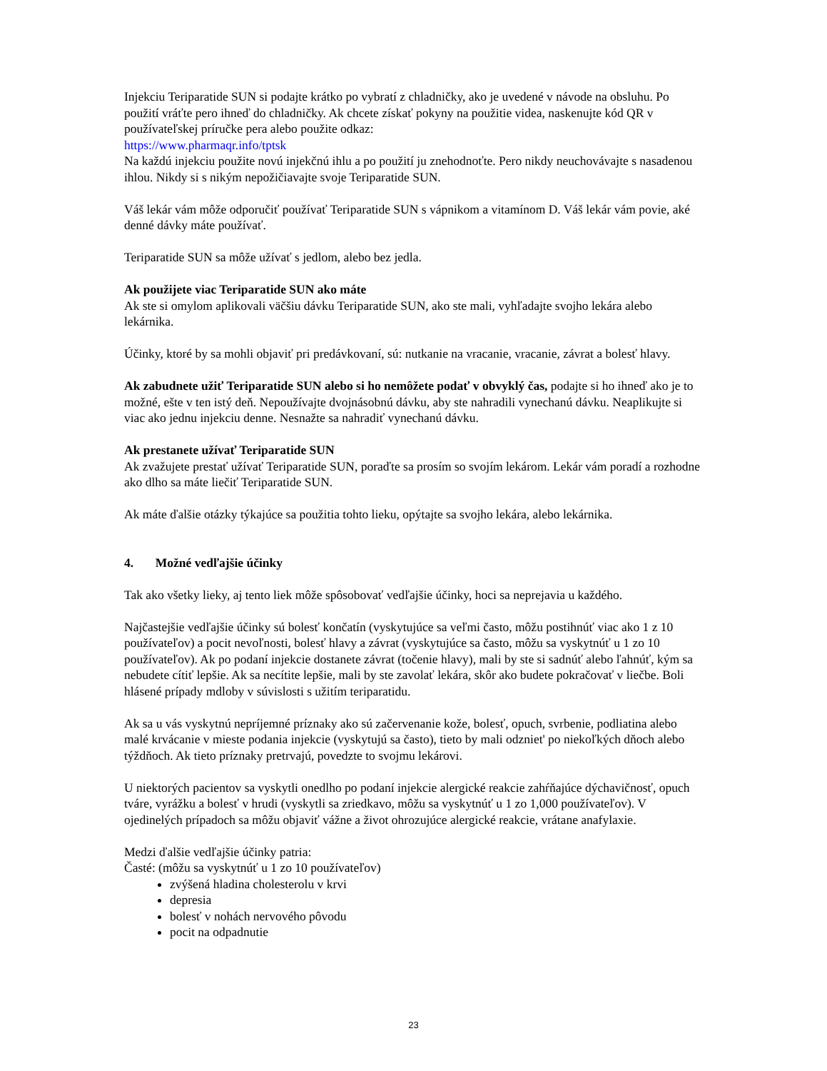Injekciu Teriparatide SUN si podajte krátko po vybratí z chladničky, ako je uvedené v návode na obsluhu. Po použití vráťte pero ihneď do chladničky. Ak chcete získať pokyny na použitie videa, naskenujte kód QR v používateľskej príručke pera alebo použite odkaz:
https://www.pharmaqr.info/tptsk
Na každú injekciu použite novú injekčnú ihlu a po použití ju znehodnoťte. Pero nikdy neuchovávajte s nasadenou ihlou. Nikdy si s nikým nepožičiavajte svoje Teriparatide SUN.
Váš lekár vám môže odporučiť používať Teriparatide SUN s vápnikom a vitamínom D. Váš lekár vám povie, aké denné dávky máte používať.
Teriparatide SUN sa môže užívať s jedlom, alebo bez jedla.
Ak použijete viac Teriparatide SUN ako máte
Ak ste si omylom aplikovali väčšiu dávku Teriparatide SUN, ako ste mali, vyhľadajte svojho lekára alebo lekárnika.
Účinky, ktoré by sa mohli objaviť pri predávkovaní, sú: nutkanie na vracanie, vracanie, závrat a bolesť hlavy.
Ak zabudnete užiť Teriparatide SUN alebo si ho nemôžete podať v obvyklý čas, podajte si ho ihneď ako je to možné, ešte v ten istý deň. Nepoužívajte dvojnásobnú dávku, aby ste nahradili vynechanú dávku. Neaplikujte si viac ako jednu injekciu denne. Nesnažte sa nahradiť vynechanú dávku.
Ak prestanete užívať Teriparatide SUN
Ak zvažujete prestať užívať Teriparatide SUN, poraďte sa prosím so svojím lekárom. Lekár vám poradí a rozhodne ako dlho sa máte liečiť Teriparatide SUN.
Ak máte ďalšie otázky týkajúce sa použitia tohto lieku, opýtajte sa svojho lekára, alebo lekárnika.
4. Možné vedľajšie účinky
Tak ako všetky lieky, aj tento liek môže spôsobovať vedľajšie účinky, hoci sa neprejavia u každého.
Najčastejšie vedľajšie účinky sú bolesť končatín (vyskytujúce sa veľmi často, môžu postihnúť viac ako 1 z 10 používateľov) a pocit nevoľnosti, bolesť hlavy a závrat (vyskytujúce sa často, môžu sa vyskytnúť u 1 zo 10 používateľov). Ak po podaní injekcie dostanete závrat (točenie hlavy), mali by ste si sadnúť alebo ľahnúť, kým sa nebudete cítiť lepšie. Ak sa necítite lepšie, mali by ste zavolať lekára, skôr ako budete pokračovať v liečbe. Boli hlásené prípady mdloby v súvislosti s užitím teriparatidu.
Ak sa u vás vyskytnú nepríjemné príznaky ako sú začervenanie kože, bolesť, opuch, svrbenie, podliatina alebo malé krvácanie v mieste podania injekcie (vyskytujú sa často), tieto by mali odzniet' po niekoľkých dňoch alebo týždňoch. Ak tieto príznaky pretrvajú, povedzte to svojmu lekárovi.
U niektorých pacientov sa vyskytli onedlho po podaní injekcie alergické reakcie zahŕňajúce dýchavičnosť, opuch tváre, vyrážku a bolesť v hrudi (vyskytli sa zriedkavo, môžu sa vyskytnúť u 1 zo 1,000 používateľov). V ojedinelých prípadoch sa môžu objaviť vážne a život ohrozujúce alergické reakcie, vrátane anafylaxie.
Medzi ďalšie vedľajšie účinky patria:
Časté: (môžu sa vyskytnúť u 1 zo 10 používateľov)
zvýšená hladina cholesterolu v krvi
depresia
bolesť v nohách nervového pôvodu
pocit na odpadnutie
23